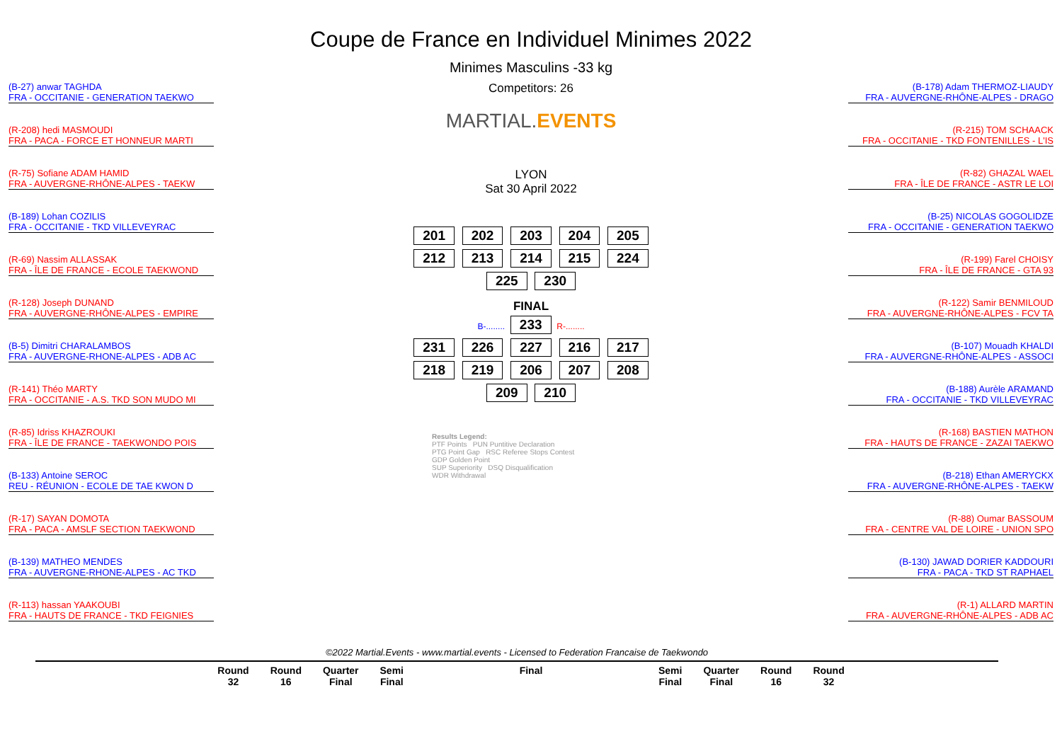Coupe de France en Individuel Minimes 2022
Minimes Masculins -33 kg
Competitors: 26
(B-27) anwar TAGHDA
FRA - OCCITANIE - GENERATION TAEKWO
(R-208) hedi MASMOUDI
FRA - PACA - FORCE ET HONNEUR MARTI
(R-75) Sofiane ADAM HAMID
FRA - AUVERGNE-RHÔNE-ALPES - TAEKW
(B-189) Lohan COZILIS
FRA - OCCITANIE - TKD VILLEVEYRAC
(R-69) Nassim ALLASSAK
FRA - ÎLE DE FRANCE - ECOLE TAEKWOND
(R-128) Joseph DUNAND
FRA - AUVERGNE-RHÔNE-ALPES - EMPIRE
(B-5) Dimitri CHARALAMBOS
FRA - AUVERGNE-RHONE-ALPES - ADB AC
(R-141) Théo MARTY
FRA - OCCITANIE - A.S. TKD SON MUDO MI
(R-85) Idriss KHAZROUKI
FRA - ÎLE DE FRANCE - TAEKWONDO POIS
(B-133) Antoine SEROC
REU - RÉUNION - ECOLE DE TAE KWON D
(R-17) SAYAN DOMOTA
FRA - PACA - AMSLF SECTION TAEKWOND
(B-139) MATHEO MENDES
FRA - AUVERGNE-RHONE-ALPES - AC TKD
(R-113) hassan YAAKOUBI
FRA - HAUTS DE FRANCE - TKD FEIGNIES
MARTIAL.EVENTS
LYON
Sat 30 April 2022
201 202 203 204 205 212 213 214 215 224 225 230
FINAL
B-........ 233 R-........
231 226 227 216 217 218 219 206 207 208 209 210
Results Legend:
PTF Points PUN Puntitive Declaration
PTG Point Gap RSC Referee Stops Contest
GDP Golden Point
SUP Superiority DSQ Disqualification
WDR Withdrawal
(B-178) Adam THERMOZ-LIAUDY
FRA - AUVERGNE-RHÔNE-ALPES - DRAGO
(R-215) TOM SCHAACK
FRA - OCCITANIE - TKD FONTENILLES - L'IS
(R-82) GHAZAL WAEL
FRA - ÎLE DE FRANCE - ASTR LE LOI
(B-25) NICOLAS GOGOLIDZE
FRA - OCCITANIE - GENERATION TAEKWO
(R-199) Farel CHOISY
FRA - ÎLE DE FRANCE - GTA 93
(R-122) Samir BENMILOUD
FRA - AUVERGNE-RHÔNE-ALPES - FCV TA
(B-107) Mouadh KHALDI
FRA - AUVERGNE-RHÔNE-ALPES - ASSOCI
(B-188) Aurèle ARAMAND
FRA - OCCITANIE - TKD VILLEVEYRAC
(R-168) BASTIEN MATHON
FRA - HAUTS DE FRANCE - ZAZAI TAEKWO
(B-218) Ethan AMERYCKX
FRA - AUVERGNE-RHÔNE-ALPES - TAEKW
(R-88) Oumar BASSOUM
FRA - CENTRE VAL DE LOIRE - UNION SPO
(B-130) JAWAD DORIER KADDOURI
FRA - PACA - TKD ST RAPHAEL
(R-1) ALLARD MARTIN
FRA - AUVERGNE-RHÔNE-ALPES - ADB AC
©2022 Martial.Events - www.martial.events - Licensed to Federation Francaise de Taekwondo
Round
32
Round
16
Quarter
Final
Semi
Final
Final Semi
Final
Quarter
Final
Round
16
Round
32